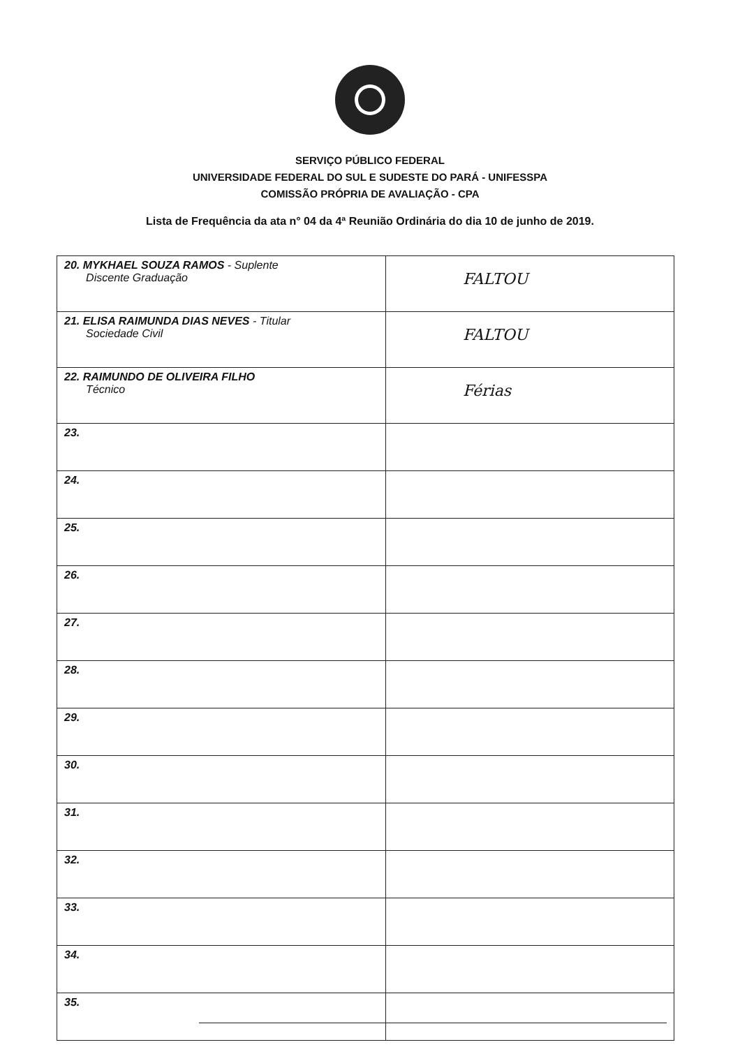SERVIÇO PÚBLICO FEDERAL
UNIVERSIDADE FEDERAL DO SUL E SUDESTE DO PARÁ - UNIFESSPA
COMISSÃO PRÓPRIA DE AVALIAÇÃO - CPA
Lista de Frequência da ata n° 04 da 4ª Reunião Ordinária do dia 10 de junho de 2019.
| 20. MYKHAEL SOUZA RAMOS - Suplente Discente Graduação | FALTOU |
| 21. ELISA RAIMUNDA DIAS NEVES - Titular Sociedade Civil | FALTOU |
| 22. RAIMUNDO DE OLIVEIRA FILHO Técnico | Férias |
| 23. | |
| 24. | |
| 25. | |
| 26. | |
| 27. | |
| 28. | |
| 29. | |
| 30. | |
| 31. | |
| 32. | |
| 33. | |
| 34. | |
| 35. | |